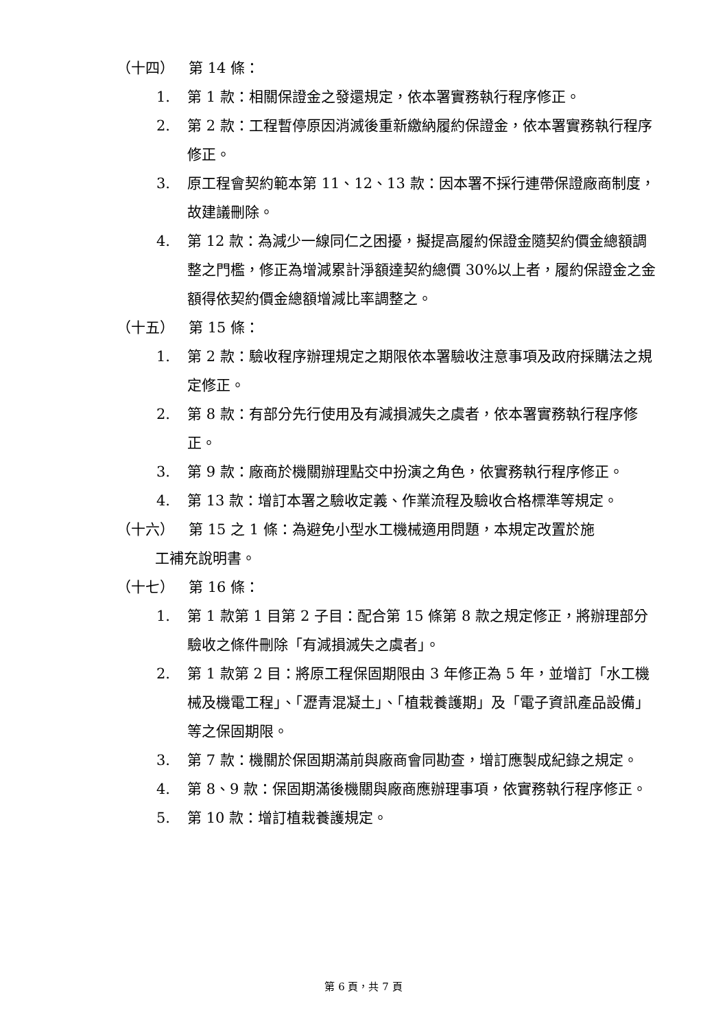（十四） 第 14 條：
1. 第 1 款：相關保證金之發還規定，依本署實務執行程序修正。
2. 第 2 款：工程暫停原因消滅後重新繳納履約保證金，依本署實務執行程序修正。
3. 原工程會契約範本第 11、12、13 款：因本署不採行連帶保證廠商制度，故建議刪除。
4. 第 12 款：為減少一線同仁之困擾，擬提高履約保證金隨契約價金總額調整之門檻，修正為增減累計淨額達契約總價 30%以上者，履約保證金之金額得依契約價金總額增減比率調整之。
（十五） 第 15 條：
1. 第 2 款：驗收程序辦理規定之期限依本署驗收注意事項及政府採購法之規定修正。
2. 第 8 款：有部分先行使用及有減損滅失之虞者，依本署實務執行程序修正。
3. 第 9 款：廠商於機關辦理點交中扮演之角色，依實務執行程序修正。
4. 第 13 款：增訂本署之驗收定義、作業流程及驗收合格標準等規定。
（十六） 第 15 之 1 條：為避免小型水工機械適用問題，本規定改置於施
工補充說明書。
（十七） 第 16 條：
1. 第 1 款第 1 目第 2 子目：配合第 15 條第 8 款之規定修正，將辦理部分驗收之條件刪除「有減損滅失之虞者」。
2. 第 1 款第 2 目：將原工程保固期限由 3 年修正為 5 年，並增訂「水工機械及機電工程」、「瀝青混凝土」、「植栽養護期」及「電子資訊產品設備」等之保固期限。
3. 第 7 款：機關於保固期滿前與廠商會同勘查，增訂應製成紀錄之規定。
4. 第 8、9 款：保固期滿後機關與廠商應辦理事項，依實務執行程序修正。
5. 第 10 款：增訂植栽養護規定。
第 6 頁，共 7 頁